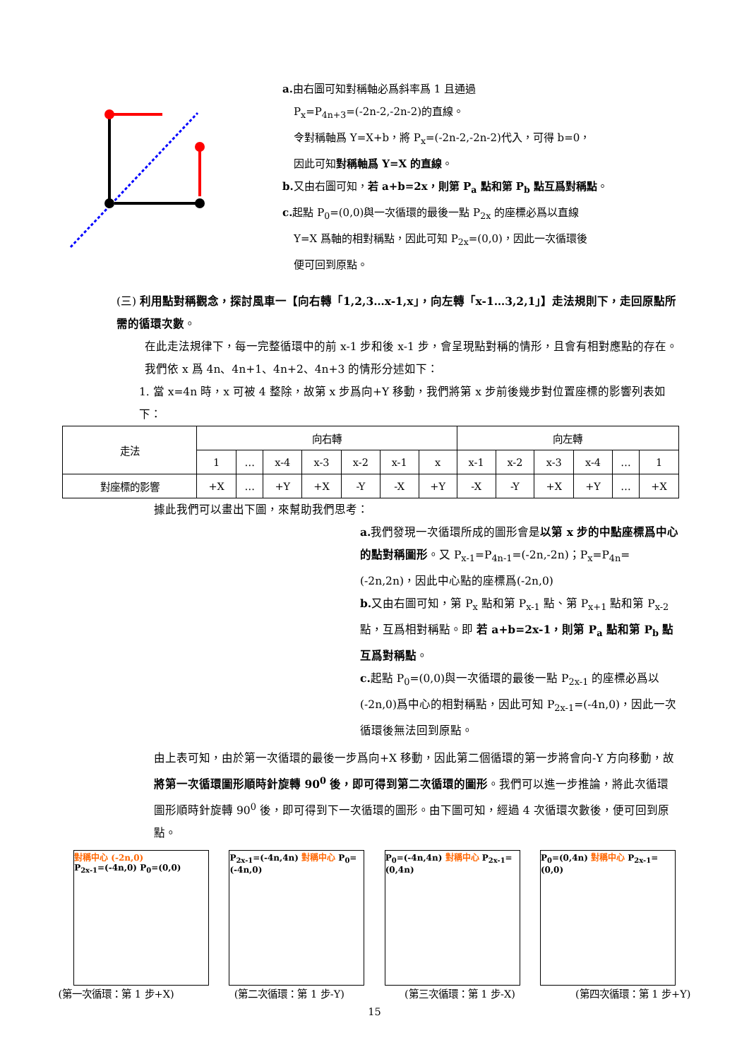a. 由右圖可知對稱軸必爲斜率爲 1 且通過
P<sub>x</sub>=P<sub>4n+3</sub>=(-2n-2,-2n-2)的直線。
令對稱軸爲 Y=X+b，將 P<sub>x</sub>=(-2n-2,-2n-2)代入，可得 b=0，
因此可知對稱軸爲 Y=X 的直線。
b. 又由右圖可知，若 a+b=2x，則第 P<sub>a</sub> 點和第 P<sub>b</sub> 點互爲對稱點。
c. 起點 P<sub>0</sub>=(0,0)與一次循環的最後一點 P<sub>2x</sub> 的座標必爲以直線
Y=X 爲軸的相對稱點，因此可知 P<sub>2x</sub>=(0,0)，因此一次循環後
便可回到原點。
(三) 利用點對稱觀念，探討風車一【向右轉「1,2,3…x-1,x」，向左轉「x-1…3,2,1」】走法規則下，走回原點所需的循環次數。
在此走法規律下，每一完整循環中的前 x-1 步和後 x-1 步，會呈現點對稱的情形，且會有相對應點的存在。我們依 x 爲 4n、4n+1、4n+2、4n+3 的情形分述如下：
1. 當 x=4n 時，x 可被 4 整除，故第 x 步爲向+Y 移動，我們將第 x 步前後幾步對位置座標的影響列表如下：
| 走法 | 向右轉 | | | | | | | 向左轉 | | | | | |
| --- | --- | --- | --- | --- | --- | --- | --- | --- | --- | --- | --- | --- | --- |
| | 1 | … | x-4 | x-3 | x-2 | x-1 | x | x-1 | x-2 | x-3 | x-4 | … | 1 |
| 對座標的影響 | +X | … | +Y | +X | -Y | -X | +Y | -X | -Y | +X | +Y | … | +X |
據此我們可以畫出下圖，來幫助我們思考：
a. 我們發現一次循環所成的圖形會是以第 x 步的中點座標爲中心的點對稱圖形。又 P<sub>x-1</sub>=P<sub>4n-1</sub>=(-2n,-2n)；P<sub>x</sub>=P<sub>4n</sub>=(-2n,2n)，因此中心點的座標爲(-2n,0)
b. 又由右圖可知，第 P<sub>x</sub> 點和第 P<sub>x-1</sub> 點、第 P<sub>x+1</sub> 點和第 P<sub>x-2</sub> 點，互爲相對稱點。即 若 a+b=2x-1，則第 P<sub>a</sub> 點和第 P<sub>b</sub> 點互爲對稱點。
c. 起點 P<sub>0</sub>=(0,0)與一次循環的最後一點 P<sub>2x-1</sub> 的座標必爲以(-2n,0)爲中心的相對稱點，因此可知 P<sub>2x-1</sub>=(-4n,0)，因此一次循環後無法回到原點。
由上表可知，由於第一次循環的最後一步爲向+X 移動，因此第二個循環的第一步將會向-Y 方向移動，故將第一次循環圖形順時針旋轉 90<sup>0</sup> 後，即可得到第二次循環的圖形。我們可以進一步推論，將此次循環圖形順時針旋轉 90<sup>0</sup> 後，即可得到下一次循環的圖形。由下圖可知，經過 4 次循環次數後，便可回到原點。
對稱中心 (-2n,0)
P<sub>2x-1</sub>=(-4n,0) P<sub>0</sub>=(0,0)
P<sub>2x-1</sub>=(-4n,4n) 對稱中心 P<sub>0</sub>=(-4n,0)
P<sub>0</sub>=(-4n,4n) 對稱中心 P<sub>2x-1</sub>=(0,4n)
P<sub>0</sub>=(0,4n) 對稱中心 P<sub>2x-1</sub>=(0,0)
(第一次循環：第 1 步+X) (第二次循環：第 1 步-Y) (第三次循環：第 1 步-X) (第四次循環：第 1 步+Y)
15